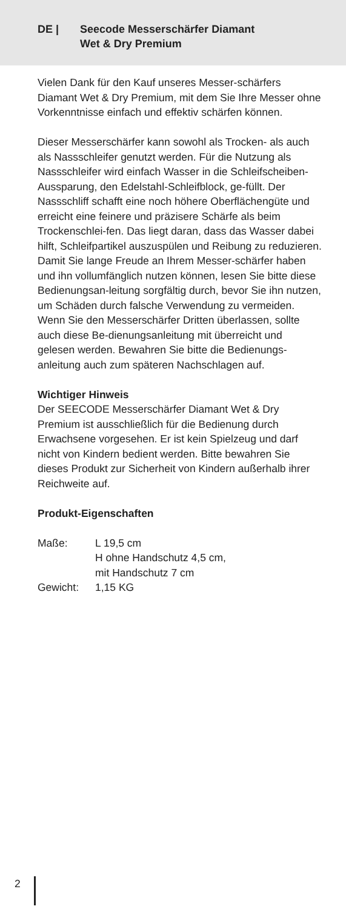DE | Seecode Messerschärfer Diamant
Wet & Dry Premium
Vielen Dank für den Kauf unseres Messer-schärfers Diamant Wet & Dry Premium, mit dem Sie Ihre Messer ohne Vorkenntnisse einfach und effektiv schärfen können.
Dieser Messerschärfer kann sowohl als Trocken- als auch als Nassschleifer genutzt werden. Für die Nutzung als Nassschleifer wird einfach Wasser in die Schleifscheiben-Aussparung, den Edelstahl-Schleifblock, ge-füllt. Der Nassschliff schafft eine noch höhere Oberflächengüte und erreicht eine feinere und präzisere Schärfe als beim Trockenschlei-fen. Das liegt daran, dass das Wasser dabei hilft, Schleifpartikel auszuspülen und Reibung zu reduzieren.
Damit Sie lange Freude an Ihrem Messer-schärfer haben und ihn vollumfänglich nutzen können, lesen Sie bitte diese Bedienungsan-leitung sorgfältig durch, bevor Sie ihn nutzen, um Schäden durch falsche Verwendung zu vermeiden. Wenn Sie den Messerschärfer Dritten überlassen, sollte auch diese Be-dienungsanleitung mit überreicht und gelesen werden. Bewahren Sie bitte die Bedienungs-anleitung auch zum späteren Nachschlagen auf.
Wichtiger Hinweis
Der SEECODE Messerschärfer Diamant Wet & Dry Premium ist ausschließlich für die Bedienung durch Erwachsene vorgesehen. Er ist kein Spielzeug und darf nicht von Kindern bedient werden. Bitte bewahren Sie dieses Produkt zur Sicherheit von Kindern außerhalb ihrer Reichweite auf.
Produkt-Eigenschaften
| Maße: | L 19,5 cm H ohne Handschutz 4,5 cm, mit Handschutz 7 cm |
| Gewicht: | 1,15 KG |
2